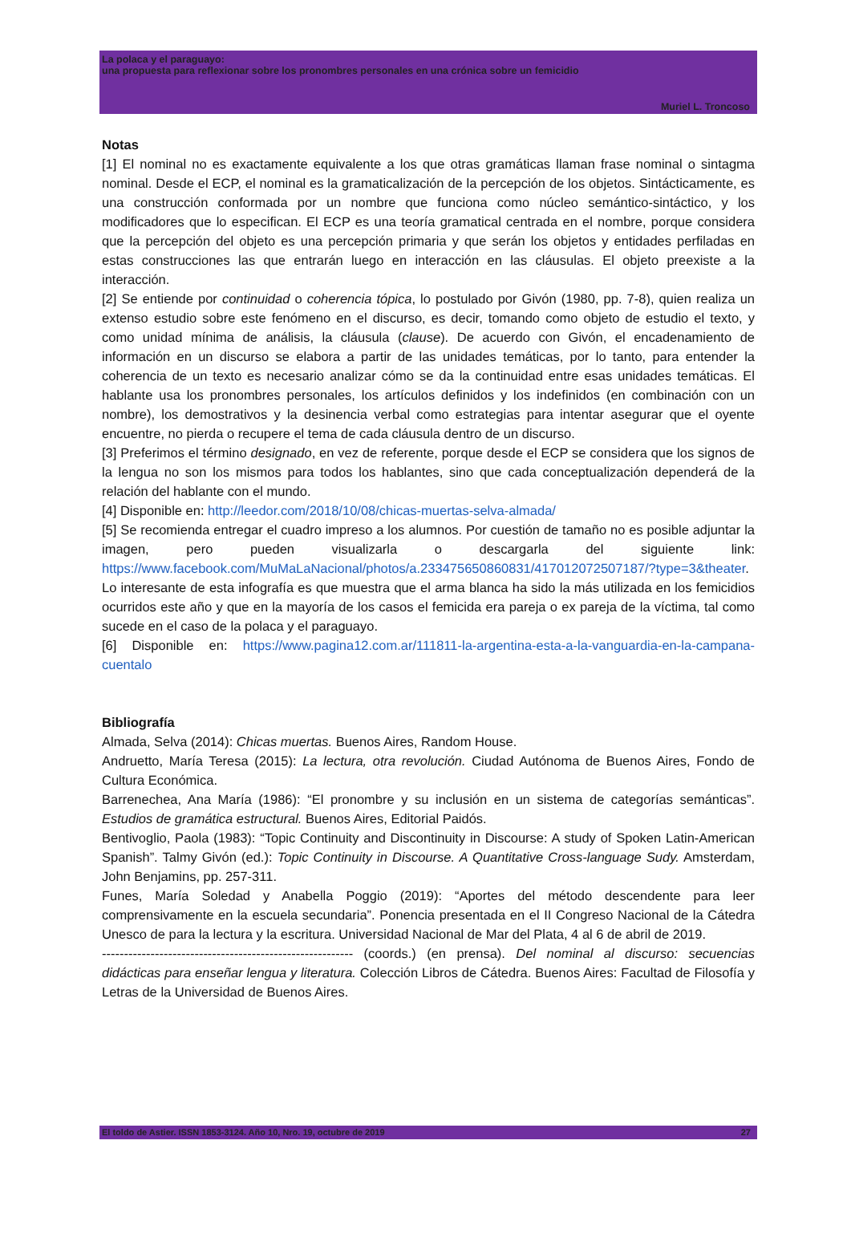La polaca y el paraguayo:
una propuesta para reflexionar sobre los pronombres personales en una crónica sobre un femicidio
Muriel L. Troncoso
Notas
[1] El nominal no es exactamente equivalente a los que otras gramáticas llaman frase nominal o sintagma nominal. Desde el ECP, el nominal es la gramaticalización de la percepción de los objetos. Sintácticamente, es una construcción conformada por un nombre que funciona como núcleo semántico-sintáctico, y los modificadores que lo especifican. El ECP es una teoría gramatical centrada en el nombre, porque considera que la percepción del objeto es una percepción primaria y que serán los objetos y entidades perfiladas en estas construcciones las que entrarán luego en interacción en las cláusulas. El objeto preexiste a la interacción.
[2] Se entiende por continuidad o coherencia tópica, lo postulado por Givón (1980, pp. 7-8), quien realiza un extenso estudio sobre este fenómeno en el discurso, es decir, tomando como objeto de estudio el texto, y como unidad mínima de análisis, la cláusula (clause). De acuerdo con Givón, el encadenamiento de información en un discurso se elabora a partir de las unidades temáticas, por lo tanto, para entender la coherencia de un texto es necesario analizar cómo se da la continuidad entre esas unidades temáticas. El hablante usa los pronombres personales, los artículos definidos y los indefinidos (en combinación con un nombre), los demostrativos y la desinencia verbal como estrategias para intentar asegurar que el oyente encuentre, no pierda o recupere el tema de cada cláusula dentro de un discurso.
[3] Preferimos el término designado, en vez de referente, porque desde el ECP se considera que los signos de la lengua no son los mismos para todos los hablantes, sino que cada conceptualización dependerá de la relación del hablante con el mundo.
[4] Disponible en: http://leedor.com/2018/10/08/chicas-muertas-selva-almada/
[5] Se recomienda entregar el cuadro impreso a los alumnos. Por cuestión de tamaño no es posible adjuntar la imagen, pero pueden visualizarla o descargarla del siguiente link: https://www.facebook.com/MuMaLaNacional/photos/a.233475650860831/417012072507187/?type=3&theater. Lo interesante de esta infografía es que muestra que el arma blanca ha sido la más utilizada en los femicidios ocurridos este año y que en la mayoría de los casos el femicida era pareja o ex pareja de la víctima, tal como sucede en el caso de la polaca y el paraguayo.
[6] Disponible en: https://www.pagina12.com.ar/111811-la-argentina-esta-a-la-vanguardia-en-la-campana-cuentalo
Bibliografía
Almada, Selva (2014): Chicas muertas. Buenos Aires, Random House.
Andruetto, María Teresa (2015): La lectura, otra revolución. Ciudad Autónoma de Buenos Aires, Fondo de Cultura Económica.
Barrenechea, Ana María (1986): “El pronombre y su inclusión en un sistema de categorías semánticas”. Estudios de gramática estructural. Buenos Aires, Editorial Paidós.
Bentivoglio, Paola (1983): “Topic Continuity and Discontinuity in Discourse: A study of Spoken Latin-American Spanish”. Talmy Givón (ed.): Topic Continuity in Discourse. A Quantitative Cross-language Sudy. Amsterdam, John Benjamins, pp. 257-311.
Funes, María Soledad y Anabella Poggio (2019): “Aportes del método descendente para leer comprensivamente en la escuela secundaria”. Ponencia presentada en el II Congreso Nacional de la Cátedra Unesco de para la lectura y la escritura. Universidad Nacional de Mar del Plata, 4 al 6 de abril de 2019.
--------------------------------------------------------- (coords.) (en prensa). Del nominal al discurso: secuencias didácticas para enseñar lengua y literatura. Colección Libros de Cátedra. Buenos Aires: Facultad de Filosofía y Letras de la Universidad de Buenos Aires.
El toldo de Astier. ISSN 1853-3124. Año 10, Nro. 19, octubre de 2019 27